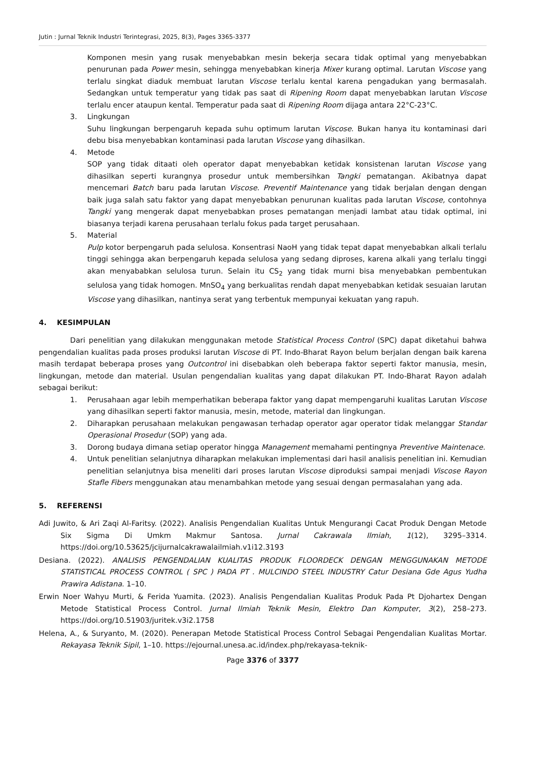Jutin : Jurnal Teknik Industri Terintegrasi, 2025, 8(3), Pages 3365-3377
Komponen mesin yang rusak menyebabkan mesin bekerja secara tidak optimal yang menyebabkan penurunan pada Power mesin, sehingga menyebabkan kinerja Mixer kurang optimal. Larutan Viscose yang terlalu singkat diaduk membuat larutan Viscose terlalu kental karena pengadukan yang bermasalah. Sedangkan untuk temperatur yang tidak pas saat di Ripening Room dapat menyebabkan larutan Viscose terlalu encer ataupun kental. Temperatur pada saat di Ripening Room dijaga antara 22°C-23°C.
3. Lingkungan
Suhu lingkungan berpengaruh kepada suhu optimum larutan Viscose. Bukan hanya itu kontaminasi dari debu bisa menyebabkan kontaminasi pada larutan Viscose yang dihasilkan.
4. Metode
SOP yang tidak ditaati oleh operator dapat menyebabkan ketidak konsistenan larutan Viscose yang dihasilkan seperti kurangnya prosedur untuk membersihkan Tangki pematangan. Akibatnya dapat mencemari Batch baru pada larutan Viscose. Preventif Maintenance yang tidak berjalan dengan dengan baik juga salah satu faktor yang dapat menyebabkan penurunan kualitas pada larutan Viscose, contohnya Tangki yang mengerak dapat menyebabkan proses pematangan menjadi lambat atau tidak optimal, ini biasanya terjadi karena perusahaan terlalu fokus pada target perusahaan.
5. Material
Pulp kotor berpengaruh pada selulosa. Konsentrasi NaoH yang tidak tepat dapat menyebabkan alkali terlalu tinggi sehingga akan berpengaruh kepada selulosa yang sedang diproses, karena alkali yang terlalu tinggi akan menyababkan selulosa turun. Selain itu CS<sub>2</sub> yang tidak murni bisa menyebabkan pembentukan selulosa yang tidak homogen. MnSO<sub>4</sub> yang berkualitas rendah dapat menyebabkan ketidak sesuaian larutan Viscose yang dihasilkan, nantinya serat yang terbentuk mempunyai kekuatan yang rapuh.
4. KESIMPULAN
Dari penelitian yang dilakukan menggunakan metode Statistical Process Control (SPC) dapat diketahui bahwa pengendalian kualitas pada proses produksi larutan Viscose di PT. Indo-Bharat Rayon belum berjalan dengan baik karena masih terdapat beberapa proses yang Outcontrol ini disebabkan oleh beberapa faktor seperti faktor manusia, mesin, lingkungan, metode dan material. Usulan pengendalian kualitas yang dapat dilakukan PT. Indo-Bharat Rayon adalah sebagai berikut:
1. Perusahaan agar lebih memperhatikan beberapa faktor yang dapat mempengaruhi kualitas Larutan Viscose yang dihasilkan seperti faktor manusia, mesin, metode, material dan lingkungan.
2. Diharapkan perusahaan melakukan pengawasan terhadap operator agar operator tidak melanggar Standar Operasional Prosedur (SOP) yang ada.
3. Dorong budaya dimana setiap operator hingga Management memahami pentingnya Preventive Maintenace.
4. Untuk penelitian selanjutnya diharapkan melakukan implementasi dari hasil analisis penelitian ini. Kemudian penelitian selanjutnya bisa meneliti dari proses larutan Viscose diproduksi sampai menjadi Viscose Rayon Stafle Fibers menggunakan atau menambahkan metode yang sesuai dengan permasalahan yang ada.
5. REFERENSI
Adi Juwito, & Ari Zaqi Al-Faritsy. (2022). Analisis Pengendalian Kualitas Untuk Mengurangi Cacat Produk Dengan Metode Six Sigma Di Umkm Makmur Santosa. Jurnal Cakrawala Ilmiah, 1(12), 3295–3314. https://doi.org/10.53625/jcijurnalcakrawalailmiah.v1i12.3193
Desiana. (2022). ANALISIS PENGENDALIAN KUALITAS PRODUK FLOORDECK DENGAN MENGGUNAKAN METODE STATISTICAL PROCESS CONTROL ( SPC ) PADA PT . MULCINDO STEEL INDUSTRY Catur Desiana Gde Agus Yudha Prawira Adistana. 1–10.
Erwin Noer Wahyu Murti, & Ferida Yuamita. (2023). Analisis Pengendalian Kualitas Produk Pada Pt Djohartex Dengan Metode Statistical Process Control. Jurnal Ilmiah Teknik Mesin, Elektro Dan Komputer, 3(2), 258–273. https://doi.org/10.51903/juritek.v3i2.1758
Helena, A., & Suryanto, M. (2020). Penerapan Metode Statistical Process Control Sebagai Pengendalian Kualitas Mortar. Rekayasa Teknik Sipil, 1–10. https://ejournal.unesa.ac.id/index.php/rekayasa-teknik-
Page 3376 of 3377